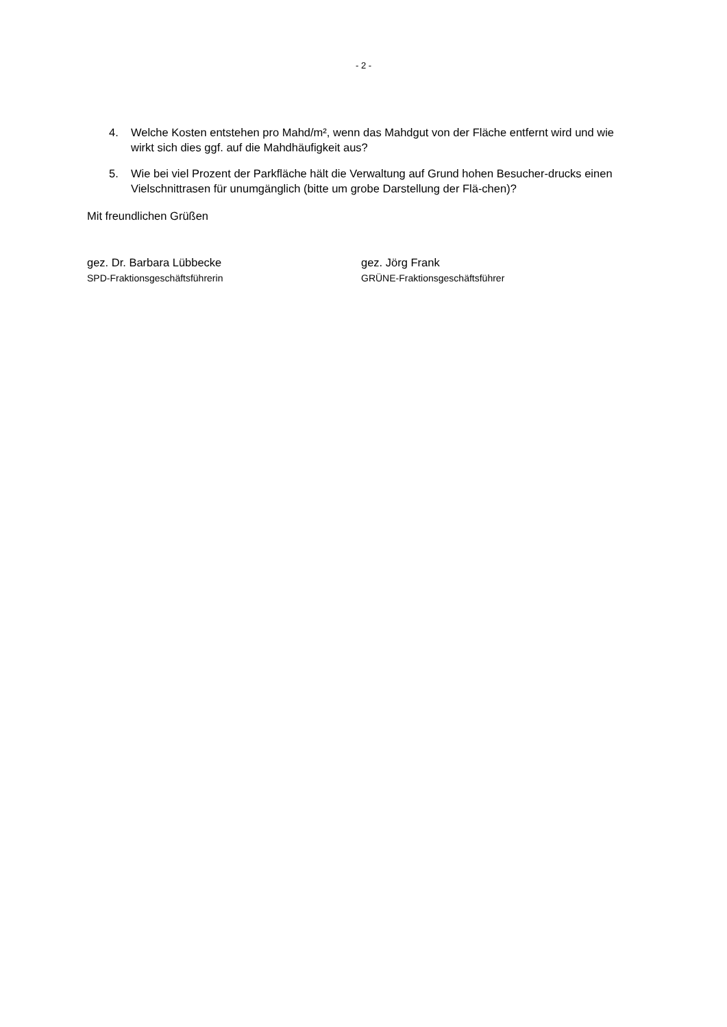- 2 -
4. Welche Kosten entstehen pro Mahd/m², wenn das Mahdgut von der Fläche entfernt wird und wie wirkt sich dies ggf. auf die Mahdhäufigkeit aus?
5. Wie bei viel Prozent der Parkfläche hält die Verwaltung auf Grund hohen Besucher-drucks einen Vielschnittrasen für unumgänglich (bitte um grobe Darstellung der Flä-chen)?
Mit freundlichen Grüßen
gez. Dr. Barbara Lübbecke
SPD-Fraktionsgeschäftsführerin
gez. Jörg Frank
GRÜNE-Fraktionsgeschäftsführer